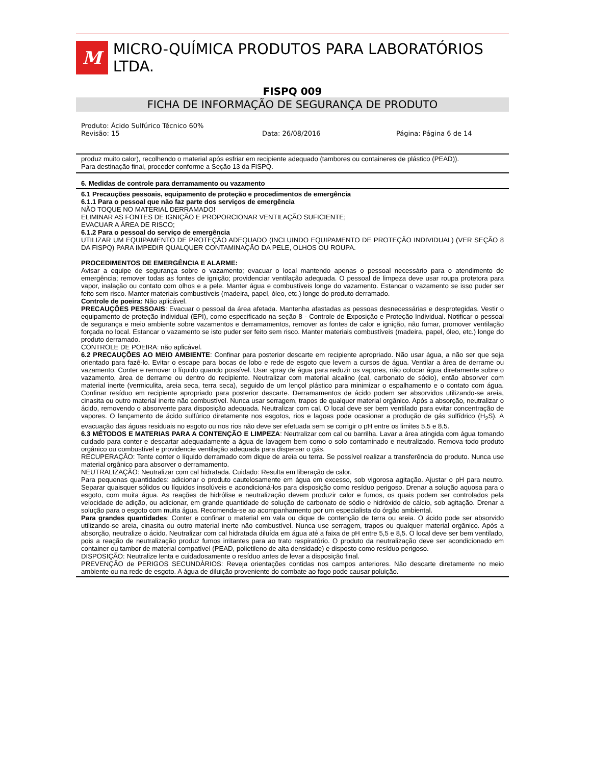M
MICRO-QUÍMICA PRODUTOS PARA LABORATÓRIOS LTDA.
FISPQ 009
FICHA DE INFORMAÇÃO DE SEGURANÇA DE PRODUTO
Produto: Ácido Sulfúrico Técnico 60%
Revisão: 15 Data: 26/08/2016 Página: Página 6 de 14
produz muito calor), recolhendo o material após esfriar em recipiente adequado (tambores ou containeres de plástico (PEAD)).
Para destinação final, proceder conforme a Seção 13 da FISPQ.
6. Medidas de controle para derramamento ou vazamento
6.1 Precauções pessoais, equipamento de proteção e procedimentos de emergência
6.1.1 Para o pessoal que não faz parte dos serviços de emergência
NÃO TOQUE NO MATERIAL DERRAMADO!
ELIMINAR AS FONTES DE IGNIÇÃO E PROPORCIONAR VENTILAÇÃO SUFICIENTE;
EVACUAR A ÁREA DE RISCO;
6.1.2 Para o pessoal do serviço de emergência
UTILIZAR UM EQUIPAMENTO DE PROTEÇÃO ADEQUADO (INCLUINDO EQUIPAMENTO DE PROTEÇÃO INDIVIDUAL) (VER SEÇÃO 8 DA FISPQ) PARA IMPEDIR QUALQUER CONTAMINAÇÃO DA PELE, OLHOS OU ROUPA.
PROCEDIMENTOS DE EMERGÊNCIA E ALARME:
Avisar a equipe de segurança sobre o vazamento; evacuar o local mantendo apenas o pessoal necessário para o atendimento de emergência; remover todas as fontes de ignição; providenciar ventilação adequada. O pessoal de limpeza deve usar roupa protetora para vapor, inalação ou contato com olhos e a pele. Manter água e combustíveis longe do vazamento. Estancar o vazamento se isso puder ser feito sem risco. Manter materiais combustíveis (madeira, papel, óleo, etc.) longe do produto derramado.
Controle de poeira: Não aplicável.
PRECAUÇÕES PESSOAIS: Evacuar o pessoal da área afetada. Mantenha afastadas as pessoas desnecessárias e desprotegidas. Vestir o equipamento de proteção individual (EPI), como especificado na seção 8 - Controle de Exposição e Proteção Individual. Notificar o pessoal de segurança e meio ambiente sobre vazamentos e derramamentos, remover as fontes de calor e ignição, não fumar, promover ventilação forçada no local. Estancar o vazamento se isto puder ser feito sem risco. Manter materiais combustíveis (madeira, papel, óleo, etc.) longe do produto derramado.
CONTROLE DE POEIRA: não aplicável.
6.2 PRECAUÇÕES AO MEIO AMBIENTE: Confinar para posterior descarte em recipiente apropriado. Não usar água, a não ser que seja orientado para fazê-lo. Evitar o escape para bocas de lobo e rede de esgoto que levem a cursos de água. Ventilar a área de derrame ou vazamento. Conter e remover o líquido quando possível. Usar spray de água para reduzir os vapores, não colocar água diretamente sobre o vazamento, área de derrame ou dentro do recipiente. Neutralizar com material alcalino (cal, carbonato de sódio), então absorver com material inerte (vermiculita, areia seca, terra seca), seguido de um lençol plástico para minimizar o espalhamento e o contato com água. Confinar resíduo em recipiente apropriado para posterior descarte. Derramamentos de ácido podem ser absorvidos utilizando-se areia, cinasita ou outro material inerte não combustível. Nunca usar serragem, trapos de qualquer material orgânico. Após a absorção, neutralizar o ácido, removendo o absorvente para disposição adequada. Neutralizar com cal. O local deve ser bem ventilado para evitar concentração de vapores. O lançamento de ácido sulfúrico diretamente nos esgotos, rios e lagoas pode ocasionar a produção de gás sulfídrico (H<sub>2</sub>S). A evacuação das águas residuais no esgoto ou nos rios não deve ser efetuada sem se corrigir o pH entre os limites 5,5 e 8,5.
6.3 MÉTODOS E MATERIAS PARA A CONTENÇÃO E LIMPEZA: Neutralizar com cal ou barrilha. Lavar a área atingida com água tomando cuidado para conter e descartar adequadamente a água de lavagem bem como o solo contaminado e neutralizado. Remova todo produto orgânico ou combustível e providencie ventilação adequada para dispersar o gás.
RECUPERAÇÂO: Tente conter o líquido derramado com dique de areia ou terra. Se possível realizar a transferência do produto. Nunca use material orgânico para absorver o derramamento.
NEUTRALIZAÇÃO: Neutralizar com cal hidratada. Cuidado: Resulta em liberação de calor.
Para pequenas quantidades: adicionar o produto cautelosamente em água em excesso, sob vigorosa agitação. Ajustar o pH para neutro. Separar quaisquer sólidos ou líquidos insolúveis e acondicioná-los para disposição como resíduo perigoso. Drenar a solução aquosa para o esgoto, com muita água. As reações de hidrólise e neutralização devem produzir calor e fumos, os quais podem ser controlados pela velocidade de adição, ou adicionar, em grande quantidade de solução de carbonato de sódio e hidróxido de cálcio, sob agitação. Drenar a solução para o esgoto com muita água. Recomenda-se ao acompanhamento por um especialista do órgão ambiental.
Para grandes quantidades: Conter e confinar o material em vala ou dique de contenção de terra ou areia. O ácido pode ser absorvido utilizando-se areia, cinasita ou outro material inerte não combustível. Nunca use serragem, trapos ou qualquer material orgânico. Após a absorção, neutralize o ácido. Neutralizar com cal hidratada diluída em água até a faixa de pH entre 5,5 e 8,5. O local deve ser bem ventilado, pois a reação de neutralização produz fumos irritantes para ao trato respiratório. O produto da neutralização deve ser acondicionado em container ou tambor de material compatível (PEAD, polietileno de alta densidade) e disposto como resíduo perigoso.
DISPOSIÇÃO: Neutralize lenta e cuidadosamente o resíduo antes de levar a disposição final.
PREVENÇÃO de PERIGOS SECUNDÀRIOS: Reveja orientações contidas nos campos anteriores. Não descarte diretamente no meio ambiente ou na rede de esgoto. A água de diluição proveniente do combate ao fogo pode causar poluição.